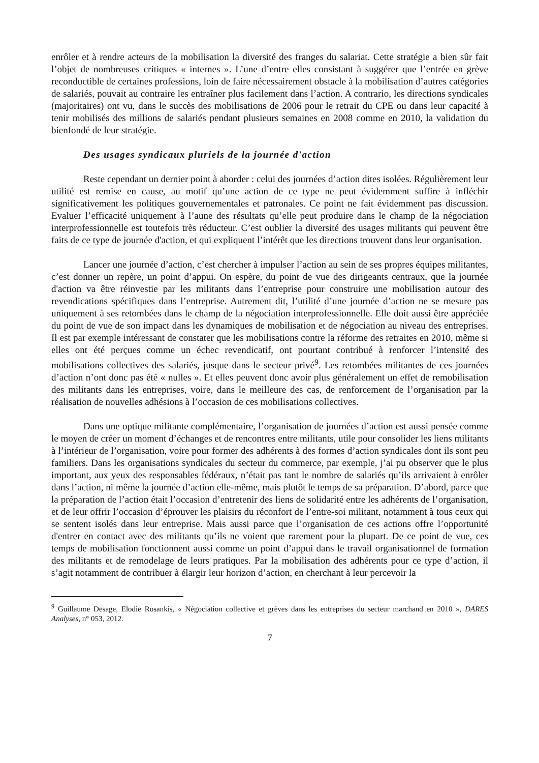enrôler et à rendre acteurs de la mobilisation la diversité des franges du salariat. Cette stratégie a bien sûr fait l’objet de nombreuses critiques « internes ». L’une d’entre elles consistant à suggérer que l’entrée en grève reconductible de certaines professions, loin de faire nécessairement obstacle à la mobilisation d’autres catégories de salariés, pouvait au contraire les entraîner plus facilement dans l’action. A contrario, les directions syndicales (majoritaires) ont vu, dans le succès des mobilisations de 2006 pour le retrait du CPE ou dans leur capacité à tenir mobilisés des millions de salariés pendant plusieurs semaines en 2008 comme en 2010, la validation du bienfondé de leur stratégie.
Des usages syndicaux pluriels de la journée d'action
Reste cependant un dernier point à aborder : celui des journées d’action dites isolées. Régulièrement leur utilité est remise en cause, au motif qu’une action de ce type ne peut évidemment suffire à infléchir significativement les politiques gouvernementales et patronales. Ce point ne fait évidemment pas discussion. Evaluer l’efficacité uniquement à l’aune des résultats qu’elle peut produire dans le champ de la négociation interprofessionnelle est toutefois très réducteur. C’est oublier la diversité des usages militants qui peuvent être faits de ce type de journée d'action, et qui expliquent l’intérêt que les directions trouvent dans leur organisation.
Lancer une journée d’action, c’est chercher à impulser l’action au sein de ses propres équipes militantes, c’est donner un repère, un point d’appui. On espère, du point de vue des dirigeants centraux, que la journée d'action va être réinvestie par les militants dans l’entreprise pour construire une mobilisation autour des revendications spécifiques dans l’entreprise. Autrement dit, l’utilité d’une journée d’action ne se mesure pas uniquement à ses retombées dans le champ de la négociation interprofessionnelle. Elle doit aussi être appréciée du point de vue de son impact dans les dynamiques de mobilisation et de négociation au niveau des entreprises. Il est par exemple intéressant de constater que les mobilisations contre la réforme des retraites en 2010, même si elles ont été perçues comme un échec revendicatif, ont pourtant contribué à renforcer l’intensité des mobilisations collectives des salariés, jusque dans le secteur privé<sup>9</sup>. Les retombées militantes de ces journées d’action n’ont donc pas été « nulles ». Et elles peuvent donc avoir plus généralement un effet de remobilisation des militants dans les entreprises, voire, dans le meilleure des cas, de renforcement de l’organisation par la réalisation de nouvelles adhésions à l’occasion de ces mobilisations collectives.
Dans une optique militante complémentaire, l’organisation de journées d’action est aussi pensée comme le moyen de créer un moment d’échanges et de rencontres entre militants, utile pour consolider les liens militants à l’intérieur de l’organisation, voire pour former des adhérents à des formes d’action syndicales dont ils sont peu familiers. Dans les organisations syndicales du secteur du commerce, par exemple, j’ai pu observer que le plus important, aux yeux des responsables fédéraux, n’était pas tant le nombre de salariés qu’ils arrivaient à enrôler dans l’action, ni même la journée d’action elle-même, mais plutôt le temps de sa préparation. D’abord, parce que la préparation de l’action était l’occasion d’entretenir des liens de solidarité entre les adhérents de l’organisation, et de leur offrir l’occasion d’éprouver les plaisirs du réconfort de l’entre-soi militant, notamment à tous ceux qui se sentent isolés dans leur entreprise. Mais aussi parce que l’organisation de ces actions offre l’opportunité d'entrer en contact avec des militants qu’ils ne voient que rarement pour la plupart. De ce point de vue, ces temps de mobilisation fonctionnent aussi comme un point d’appui dans le travail organisationnel de formation des militants et de remodelage de leurs pratiques. Par la mobilisation des adhérents pour ce type d’action, il s’agit notamment de contribuer à élargir leur horizon d’action, en cherchant à leur percevoir la
<sup>9</sup> Guillaume Desage, Elodie Rosankis, « Négociation collective et grèves dans les entreprises du secteur marchand en 2010 », DARES Analyses, n° 053, 2012.
7